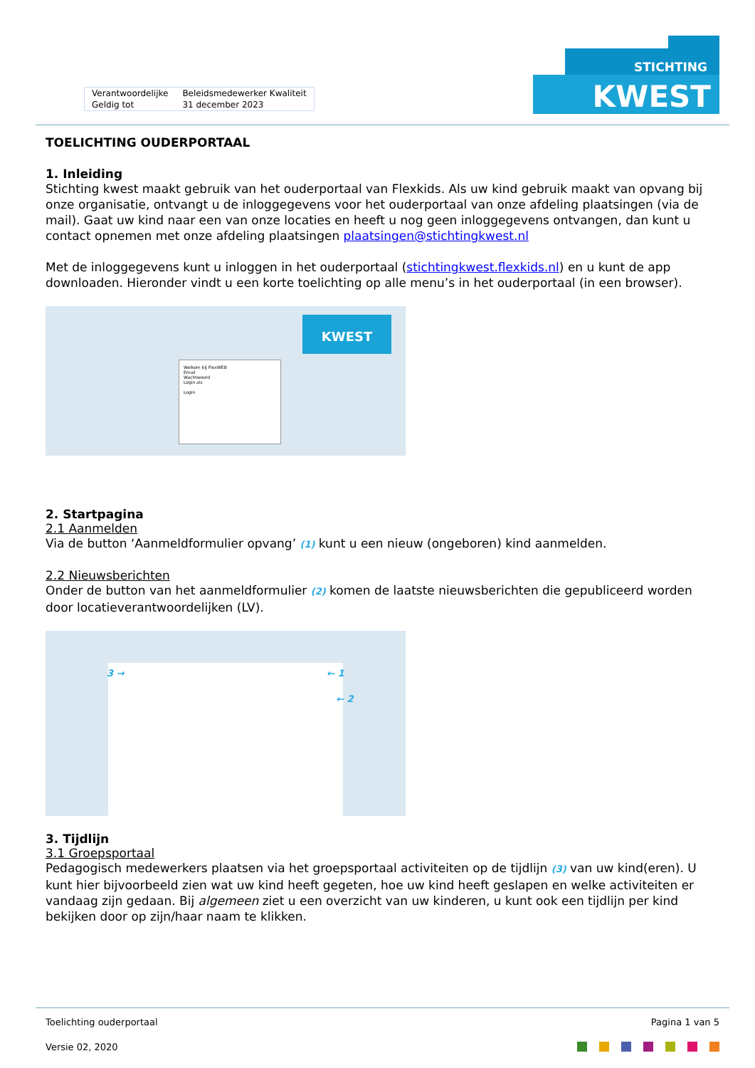| Verantwoordelijke | Beleidsmedewerker Kwaliteit |
| Geldig tot | 31 december 2023 |
STICHTING
KWEST
TOELICHTING OUDERPORTAAL
1. Inleiding
Stichting kwest maakt gebruik van het ouderportaal van Flexkids. Als uw kind gebruik maakt van opvang bij onze organisatie, ontvangt u de inloggegevens voor het ouderportaal van onze afdeling plaatsingen (via de mail). Gaat uw kind naar een van onze locaties en heeft u nog geen inloggegevens ontvangen, dan kunt u contact opnemen met onze afdeling plaatsingen plaatsingen@stichtingkwest.nl
Met de inloggegevens kunt u inloggen in het ouderportaal (stichtingkwest.flexkids.nl) en u kunt de app downloaden. Hieronder vindt u een korte toelichting op alle menu’s in het ouderportaal (in een browser).
Welkom bij FlexWEB
Email
Wachtwoord
Login als
Login
KWEST
2. Startpagina
2.1 Aanmelden
Via de button ‘Aanmeldformulier opvang’ (1) kunt u een nieuw (ongeboren) kind aanmelden.
2.2 Nieuwsberichten
Onder de button van het aanmeldformulier (2) komen de laatste nieuwsberichten die gepubliceerd worden door locatieverantwoordelijken (LV).
3 → ← 1
← 2
3. Tijdlijn
3.1 Groepsportaal
Pedagogisch medewerkers plaatsen via het groepsportaal activiteiten op de tijdlijn (3) van uw kind(eren). U kunt hier bijvoorbeeld zien wat uw kind heeft gegeten, hoe uw kind heeft geslapen en welke activiteiten er vandaag zijn gedaan. Bij algemeen ziet u een overzicht van uw kinderen, u kunt ook een tijdlijn per kind bekijken door op zijn/haar naam te klikken.
Toelichting ouderportaal Pagina 1 van 5
Versie 02, 2020